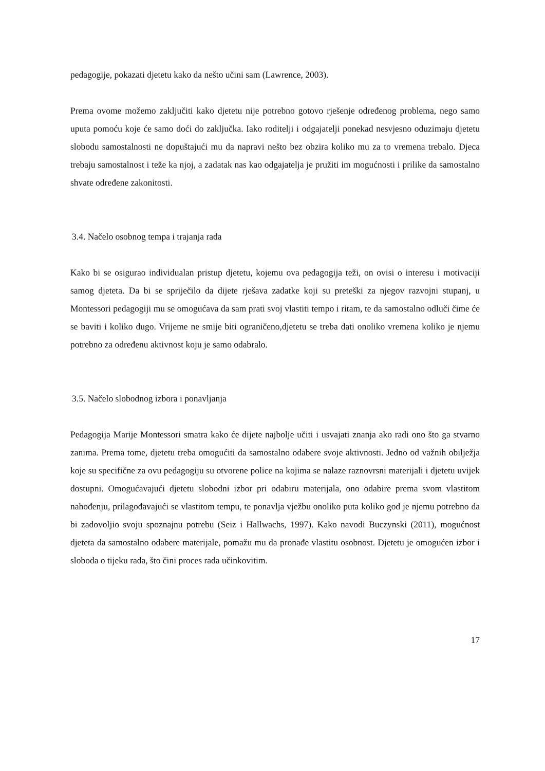pedagogije, pokazati djetetu kako da nešto učini sam (Lawrence, 2003).
Prema ovome možemo zaključiti kako djetetu nije potrebno gotovo rješenje određenog problema, nego samo uputa pomoću koje će samo doći do zaključka. Iako roditelji i odgajatelji ponekad nesvjesno oduzimaju djetetu slobodu samostalnosti ne dopuštajući mu da napravi nešto bez obzira koliko mu za to vremena trebalo. Djeca trebaju samostalnost i teže ka njoj, a zadatak nas kao odgajatelja je pružiti im mogućnosti i prilike da samostalno shvate određene zakonitosti.
3.4. Načelo osobnog tempa i trajanja rada
Kako bi se osigurao individualan pristup djetetu, kojemu ova pedagogija teži, on ovisi o interesu i motivaciji samog djeteta. Da bi se spriječilo da dijete rješava zadatke koji su preteški za njegov razvojni stupanj, u Montessori pedagogiji mu se omogućava da sam prati svoj vlastiti tempo i ritam, te da samostalno odluči čime će se baviti i koliko dugo. Vrijeme ne smije biti ograničeno,djetetu se treba dati onoliko vremena koliko je njemu potrebno za određenu aktivnost koju je samo odabralo.
3.5. Načelo slobodnog izbora i ponavljanja
Pedagogija Marije Montessori smatra kako će dijete najbolje učiti i usvajati znanja ako radi ono što ga stvarno zanima. Prema tome, djetetu treba omogućiti da samostalno odabere svoje aktivnosti. Jedno od važnih obilježja koje su specifične za ovu pedagogiju su otvorene police na kojima se nalaze raznovrsni materijali i djetetu uvijek dostupni. Omogućavajući djetetu slobodni izbor pri odabiru materijala, ono odabire prema svom vlastitom nahođenju, prilagođavajući se vlastitom tempu, te ponavlja vježbu onoliko puta koliko god je njemu potrebno da bi zadovoljio svoju spoznajnu potrebu (Seiz i Hallwachs, 1997). Kako navodi Buczynski (2011), mogućnost djeteta da samostalno odabere materijale, pomažu mu da pronađe vlastitu osobnost. Djetetu je omogućen izbor i sloboda o tijeku rada, što čini proces rada učinkovitim.
17